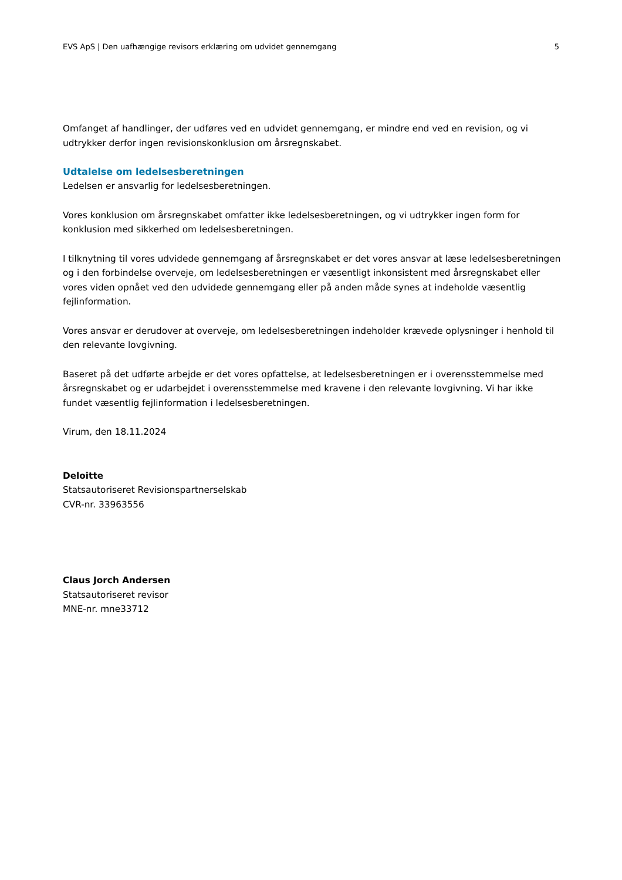EVS ApS | Den uafhængige revisors erklæring om udvidet gennemgang 5
Omfanget af handlinger, der udføres ved en udvidet gennemgang, er mindre end ved en revision, og vi udtrykker derfor ingen revisionskonklusion om årsregnskabet.
Udtalelse om ledelsesberetningen
Ledelsen er ansvarlig for ledelsesberetningen.
Vores konklusion om årsregnskabet omfatter ikke ledelsesberetningen, og vi udtrykker ingen form for konklusion med sikkerhed om ledelsesberetningen.
I tilknytning til vores udvidede gennemgang af årsregnskabet er det vores ansvar at læse ledelsesberetningen og i den forbindelse overveje, om ledelsesberetningen er væsentligt inkonsistent med årsregnskabet eller vores viden opnået ved den udvidede gennemgang eller på anden måde synes at indeholde væsentlig fejlinformation.
Vores ansvar er derudover at overveje, om ledelsesberetningen indeholder krævede oplysninger i henhold til den relevante lovgivning.
Baseret på det udførte arbejde er det vores opfattelse, at ledelsesberetningen er i overensstemmelse med årsregnskabet og er udarbejdet i overensstemmelse med kravene i den relevante lovgivning. Vi har ikke fundet væsentlig fejlinformation i ledelsesberetningen.
Virum, den 18.11.2024
Deloitte
Statsautoriseret Revisionspartnerselskab
CVR-nr. 33963556
Claus Jorch Andersen
Statsautoriseret revisor
MNE-nr. mne33712